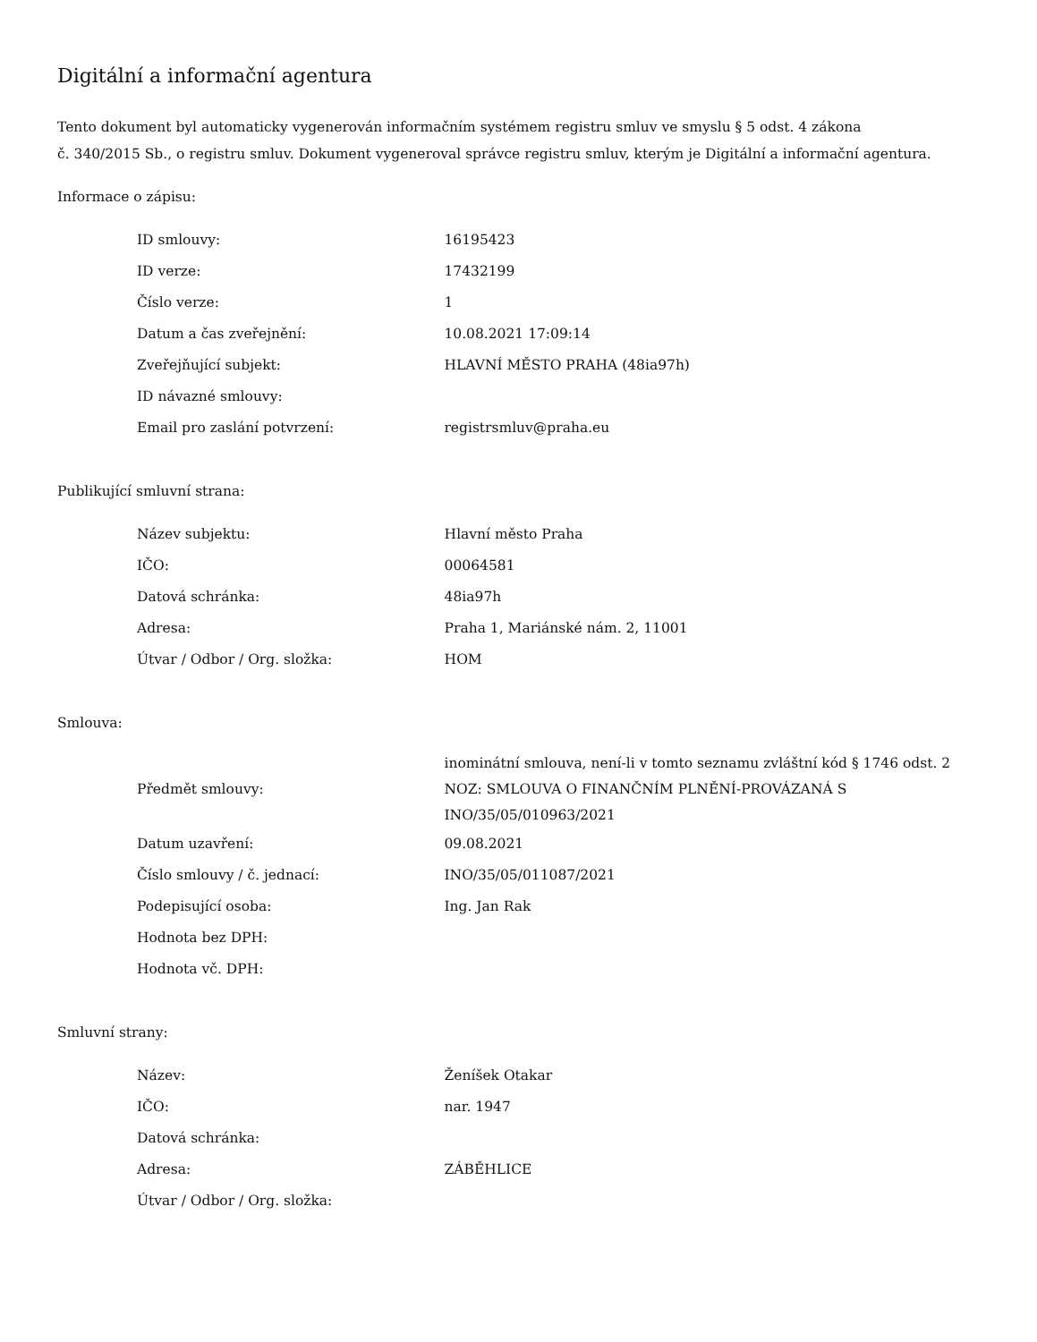Digitální a informační agentura
Tento dokument byl automaticky vygenerován informačním systémem registru smluv ve smyslu § 5 odst. 4 zákona
č. 340/2015 Sb., o registru smluv. Dokument vygeneroval správce registru smluv, kterým je Digitální a informační agentura.
Informace o zápisu:
| ID smlouvy: | 16195423 |
| ID verze: | 17432199 |
| Číslo verze: | 1 |
| Datum a čas zveřejnění: | 10.08.2021 17:09:14 |
| Zveřejňující subjekt: | HLAVNÍ MĚSTO PRAHA (48ia97h) |
| ID návazné smlouvy: | |
| Email pro zaslání potvrzení: | registrsmluv@praha.eu |
Publikující smluvní strana:
| Název subjektu: | Hlavní město Praha |
| IČO: | 00064581 |
| Datová schránka: | 48ia97h |
| Adresa: | Praha 1, Mariánské nám. 2, 11001 |
| Útvar / Odbor / Org. složka: | HOM |
Smlouva:
| Předmět smlouvy: | inominátní smlouva, není-li v tomto seznamu zvláštní kód § 1746 odst. 2 NOZ: SMLOUVA O FINANČNÍM PLNĚNÍ-PROVÁZANÁ S INO/35/05/010963/2021 |
| Datum uzavření: | 09.08.2021 |
| Číslo smlouvy / č. jednací: | INO/35/05/011087/2021 |
| Podepisující osoba: | Ing. Jan Rak |
| Hodnota bez DPH: | |
| Hodnota vč. DPH: | |
Smluvní strany:
| Název: | Ženíšek Otakar |
| IČO: | nar. 1947 |
| Datová schránka: | |
| Adresa: | ZÁBĚHLICE |
| Útvar / Odbor / Org. složka: | |